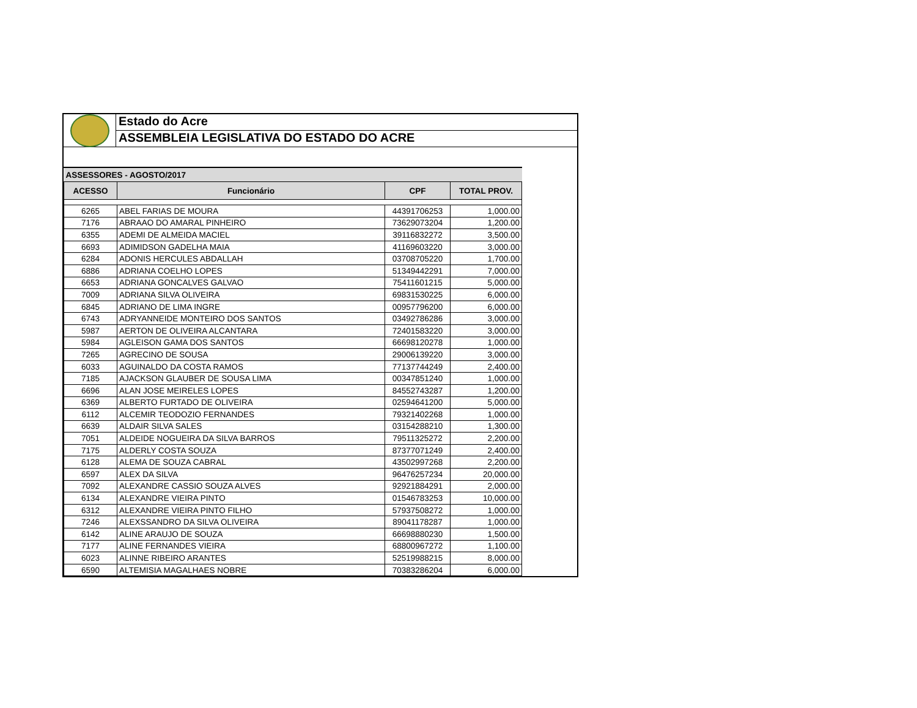Estado do Acre
ASSEMBLEIA LEGISLATIVA DO ESTADO DO ACRE
| ASSESSORES - AGOSTO/2017 | | | |
| ACESSO | Funcionário | CPF | TOTAL PROV. |
| 6265 | ABEL FARIAS DE MOURA | 44391706253 | 1,000.00 |
| 7176 | ABRAAO DO AMARAL PINHEIRO | 73629073204 | 1,200.00 |
| 6355 | ADEMI DE ALMEIDA MACIEL | 39116832272 | 3,500.00 |
| 6693 | ADIMIDSON GADELHA MAIA | 41169603220 | 3,000.00 |
| 6284 | ADONIS HERCULES ABDALLAH | 03708705220 | 1,700.00 |
| 6886 | ADRIANA COELHO LOPES | 51349442291 | 7,000.00 |
| 6653 | ADRIANA GONCALVES GALVAO | 75411601215 | 5,000.00 |
| 7009 | ADRIANA SILVA OLIVEIRA | 69831530225 | 6,000.00 |
| 6845 | ADRIANO DE LIMA INGRE | 00957796200 | 6,000.00 |
| 6743 | ADRYANNEIDE MONTEIRO DOS SANTOS | 03492786286 | 3,000.00 |
| 5987 | AERTON DE OLIVEIRA ALCANTARA | 72401583220 | 3,000.00 |
| 5984 | AGLEISON GAMA DOS SANTOS | 66698120278 | 1,000.00 |
| 7265 | AGRECINO DE SOUSA | 29006139220 | 3,000.00 |
| 6033 | AGUINALDO DA COSTA RAMOS | 77137744249 | 2,400.00 |
| 7185 | AJACKSON GLAUBER DE SOUSA LIMA | 00347851240 | 1,000.00 |
| 6696 | ALAN JOSE MEIRELES LOPES | 84552743287 | 1,200.00 |
| 6369 | ALBERTO FURTADO DE OLIVEIRA | 02594641200 | 5,000.00 |
| 6112 | ALCEMIR TEODOZIO FERNANDES | 79321402268 | 1,000.00 |
| 6639 | ALDAIR SILVA SALES | 03154288210 | 1,300.00 |
| 7051 | ALDEIDE NOGUEIRA DA SILVA BARROS | 79511325272 | 2,200.00 |
| 7175 | ALDERLY COSTA SOUZA | 87377071249 | 2,400.00 |
| 6128 | ALEMA DE SOUZA CABRAL | 43502997268 | 2,200.00 |
| 6597 | ALEX DA SILVA | 96476257234 | 20,000.00 |
| 7092 | ALEXANDRE CASSIO SOUZA ALVES | 92921884291 | 2,000.00 |
| 6134 | ALEXANDRE VIEIRA PINTO | 01546783253 | 10,000.00 |
| 6312 | ALEXANDRE VIEIRA PINTO FILHO | 57937508272 | 1,000.00 |
| 7246 | ALEXSSANDRO DA SILVA OLIVEIRA | 89041178287 | 1,000.00 |
| 6142 | ALINE ARAUJO DE SOUZA | 66698880230 | 1,500.00 |
| 7177 | ALINE FERNANDES VIEIRA | 68800967272 | 1,100.00 |
| 6023 | ALINNE RIBEIRO ARANTES | 52519988215 | 8,000.00 |
| 6590 | ALTEMISIA MAGALHAES NOBRE | 70383286204 | 6,000.00 |